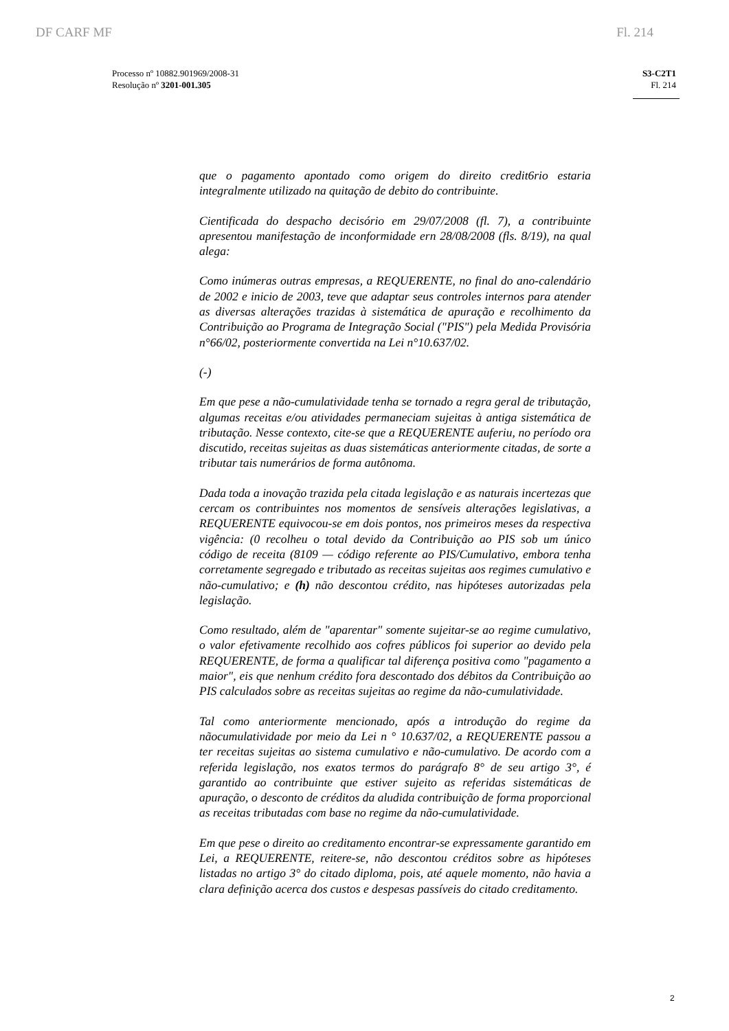DF CARF MF Fl. 214
Processo nº 10882.901969/2008-31
Resolução nº 3201-001.305
S3-C2T1
Fl. 214
que o pagamento apontado como origem do direito credit6rio estaria integralmente utilizado na quitação de debito do contribuinte.
Cientificada do despacho decisório em 29/07/2008 (fl. 7), a contribuinte apresentou manifestação de inconformidade ern 28/08/2008 (fls. 8/19), na qual alega:
Como inúmeras outras empresas, a REQUERENTE, no final do ano-calendário de 2002 e inicio de 2003, teve que adaptar seus controles internos para atender as diversas alterações trazidas à sistemática de apuração e recolhimento da Contribuição ao Programa de Integração Social ("PIS") pela Medida Provisória n°66/02, posteriormente convertida na Lei n°10.637/02.
(-)
Em que pese a não-cumulatividade tenha se tornado a regra geral de tributação, algumas receitas e/ou atividades permaneciam sujeitas à antiga sistemática de tributação. Nesse contexto, cite-se que a REQUERENTE auferiu, no período ora discutido, receitas sujeitas as duas sistemáticas anteriormente citadas, de sorte a tributar tais numerários de forma autônoma.
Dada toda a inovação trazida pela citada legislação e as naturais incertezas que cercam os contribuintes nos momentos de sensíveis alterações legislativas, a REQUERENTE equivocou-se em dois pontos, nos primeiros meses da respectiva vigência: (0 recolheu o total devido da Contribuição ao PIS sob um único código de receita (8109 — código referente ao PIS/Cumulativo, embora tenha corretamente segregado e tributado as receitas sujeitas aos regimes cumulativo e não-cumulativo; e (h) não descontou crédito, nas hipóteses autorizadas pela legislação.
Como resultado, além de "aparentar" somente sujeitar-se ao regime cumulativo, o valor efetivamente recolhido aos cofres públicos foi superior ao devido pela REQUERENTE, de forma a qualificar tal diferença positiva como "pagamento a maior", eis que nenhum crédito fora descontado dos débitos da Contribuição ao PIS calculados sobre as receitas sujeitas ao regime da não-cumulatividade.
Tal como anteriormente mencionado, após a introdução do regime da nãocumulatividade por meio da Lei n ° 10.637/02, a REQUERENTE passou a ter receitas sujeitas ao sistema cumulativo e não-cumulativo. De acordo com a referida legislação, nos exatos termos do parágrafo 8° de seu artigo 3°, é garantido ao contribuinte que estiver sujeito as referidas sistemáticas de apuração, o desconto de créditos da aludida contribuição de forma proporcional as receitas tributadas com base no regime da não-cumulatividade.
Em que pese o direito ao creditamento encontrar-se expressamente garantido em Lei, a REQUERENTE, reitere-se, não descontou créditos sobre as hipóteses listadas no artigo 3° do citado diploma, pois, até aquele momento, não havia a clara definição acerca dos custos e despesas passíveis do citado creditamento.
2